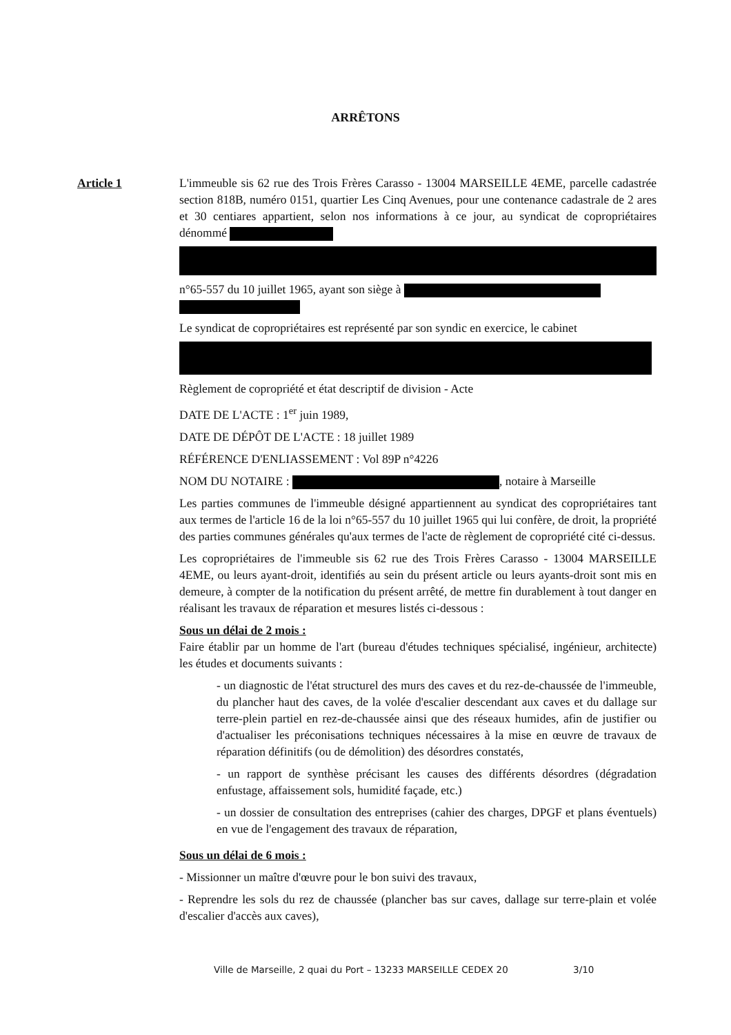ARRÊTONS
Article 1
L'immeuble sis 62 rue des Trois Frères Carasso - 13004 MARSEILLE 4EME, parcelle cadastrée section 818B, numéro 0151, quartier Les Cinq Avenues, pour une contenance cadastrale de 2 ares et 30 centiares appartient, selon nos informations à ce jour, au syndicat de copropriétaires dénommé
n°65-557 du 10 juillet 1965, ayant son siège à
Le syndicat de copropriétaires est représenté par son syndic en exercice, le cabinet
Règlement de copropriété et état descriptif de division - Acte
DATE DE L'ACTE : 1<sup>er</sup> juin 1989,
DATE DE DÉPÔT DE L'ACTE : 18 juillet 1989
RÉFÉRENCE D'ENLIASSEMENT : Vol 89P n°4226
NOM DU NOTAIRE : , notaire à Marseille
Les parties communes de l'immeuble désigné appartiennent au syndicat des copropriétaires tant aux termes de l'article 16 de la loi n°65-557 du 10 juillet 1965 qui lui confère, de droit, la propriété des parties communes générales qu'aux termes de l'acte de règlement de copropriété cité ci-dessus.
Les copropriétaires de l'immeuble sis 62 rue des Trois Frères Carasso - 13004 MARSEILLE 4EME, ou leurs ayant-droit, identifiés au sein du présent article ou leurs ayants-droit sont mis en demeure, à compter de la notification du présent arrêté, de mettre fin durablement à tout danger en réalisant les travaux de réparation et mesures listés ci-dessous :
Sous un délai de 2 mois :
Faire établir par un homme de l'art (bureau d'études techniques spécialisé, ingénieur, architecte) les études et documents suivants :
- un diagnostic de l'état structurel des murs des caves et du rez-de-chaussée de l'immeuble, du plancher haut des caves, de la volée d'escalier descendant aux caves et du dallage sur terre-plein partiel en rez-de-chaussée ainsi que des réseaux humides, afin de justifier ou d'actualiser les préconisations techniques nécessaires à la mise en œuvre de travaux de réparation définitifs (ou de démolition) des désordres constatés,
- un rapport de synthèse précisant les causes des différents désordres (dégradation enfustage, affaissement sols, humidité façade, etc.)
- un dossier de consultation des entreprises (cahier des charges, DPGF et plans éventuels) en vue de l'engagement des travaux de réparation,
Sous un délai de 6 mois :
- Missionner un maître d'œuvre pour le bon suivi des travaux,
- Reprendre les sols du rez de chaussée (plancher bas sur caves, dallage sur terre-plain et volée d'escalier d'accès aux caves),
Ville de Marseille, 2 quai du Port – 13233 MARSEILLE CEDEX 20 3/10